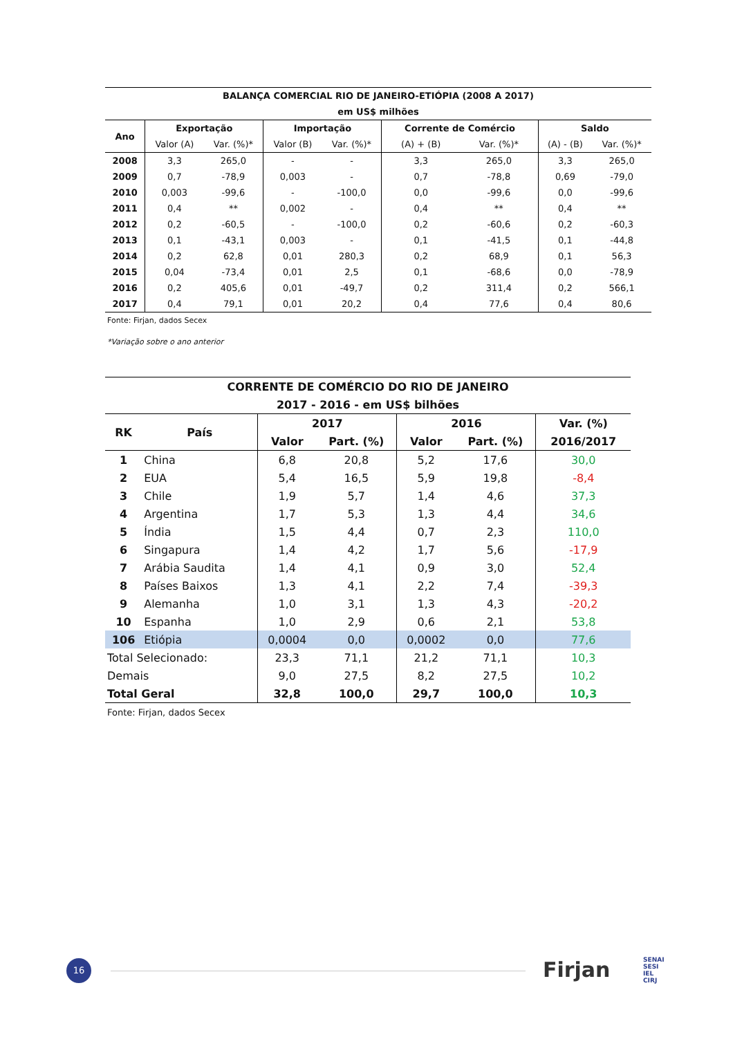| BALANÇA COMERCIAL RIO DE JANEIRO-ETIÓPIA (2008 A 2017) | | | | | | | | |
| --- | --- | --- | --- | --- | --- | --- | --- | --- |
| em US$ milhões | | | | | | | | |
| Ano | Exportação | | Importação | | Corrente de Comércio | | Saldo | |
| | Valor (A) | Var. (%)* | Valor (B) | Var. (%)* | (A) + (B) | Var. (%)* | (A) - (B) | Var. (%)* |
| 2008 | 3,3 | 265,0 | - | - | 3,3 | 265,0 | 3,3 | 265,0 |
| 2009 | 0,7 | -78,9 | 0,003 | - | 0,7 | -78,8 | 0,69 | -79,0 |
| 2010 | 0,003 | -99,6 | - | -100,0 | 0,0 | -99,6 | 0,0 | -99,6 |
| 2011 | 0,4 | ** | 0,002 | - | 0,4 | ** | 0,4 | ** |
| 2012 | 0,2 | -60,5 | - | -100,0 | 0,2 | -60,6 | 0,2 | -60,3 |
| 2013 | 0,1 | -43,1 | 0,003 | - | 0,1 | -41,5 | 0,1 | -44,8 |
| 2014 | 0,2 | 62,8 | 0,01 | 280,3 | 0,2 | 68,9 | 0,1 | 56,3 |
| 2015 | 0,04 | -73,4 | 0,01 | 2,5 | 0,1 | -68,6 | 0,0 | -78,9 |
| 2016 | 0,2 | 405,6 | 0,01 | -49,7 | 0,2 | 311,4 | 0,2 | 566,1 |
| 2017 | 0,4 | 79,1 | 0,01 | 20,2 | 0,4 | 77,6 | 0,4 | 80,6 |
| Fonte: Firjan, dados Secex | | | | | | | | |
| *Variação sobre o ano anterior | | | | | | | | |
| CORRENTE DE COMÉRCIO DO RIO DE JANEIRO | | | | | | |
| --- | --- | --- | --- | --- | --- | --- |
| 2017 - 2016 - em US$ bilhões | | | | | | |
| RK | País | 2017 | | 2016 | | Var. (%) |
| | | Valor | Part. (%) | Valor | Part. (%) | 2016/2017 |
| 1 | China | 6,8 | 20,8 | 5,2 | 17,6 | 30,0 |
| 2 | EUA | 5,4 | 16,5 | 5,9 | 19,8 | -8,4 |
| 3 | Chile | 1,9 | 5,7 | 1,4 | 4,6 | 37,3 |
| 4 | Argentina | 1,7 | 5,3 | 1,3 | 4,4 | 34,6 |
| 5 | Índia | 1,5 | 4,4 | 0,7 | 2,3 | 110,0 |
| 6 | Singapura | 1,4 | 4,2 | 1,7 | 5,6 | -17,9 |
| 7 | Arábia Saudita | 1,4 | 4,1 | 0,9 | 3,0 | 52,4 |
| 8 | Países Baixos | 1,3 | 4,1 | 2,2 | 7,4 | -39,3 |
| 9 | Alemanha | 1,0 | 3,1 | 1,3 | 4,3 | -20,2 |
| 10 | Espanha | 1,0 | 2,9 | 0,6 | 2,1 | 53,8 |
| 106 | Etiópia | 0,0004 | 0,0 | 0,0002 | 0,0 | 77,6 |
| Total Selecionado: | | 23,3 | 71,1 | 21,2 | 71,1 | 10,3 |
| Demais | | 9,0 | 27,5 | 8,2 | 27,5 | 10,2 |
| Total Geral | | 32,8 | 100,0 | 29,7 | 100,0 | 10,3 |
| Fonte: Firjan, dados Secex | | | | | | |
16 Firjan
SENAI
SESI
IEL
CIRJ